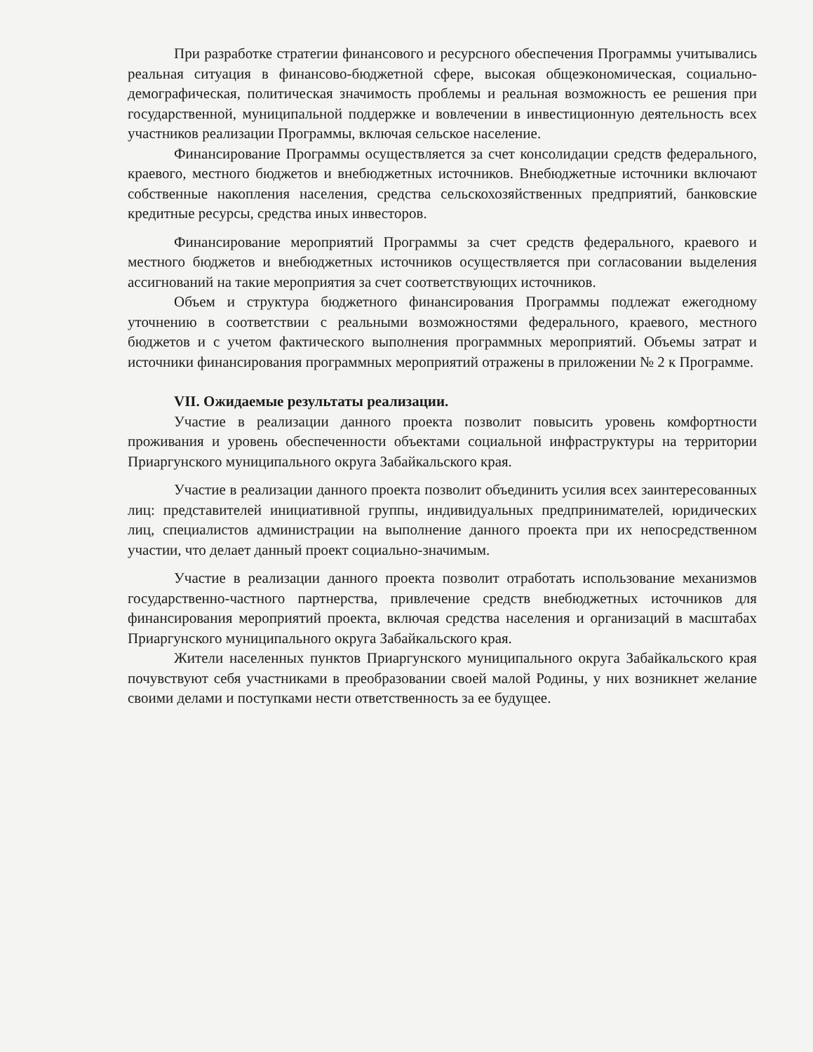При разработке стратегии финансового и ресурсного обеспечения Программы учитывались реальная ситуация в финансово-бюджетной сфере, высокая общеэкономическая, социально-демографическая, политическая значимость проблемы и реальная возможность ее решения при государственной, муниципальной поддержке и вовлечении в инвестиционную деятельность всех участников реализации Программы, включая сельское население.
Финансирование Программы осуществляется за счет консолидации средств федерального, краевого, местного бюджетов и внебюджетных источников. Внебюджетные источники включают собственные накопления населения, средства сельскохозяйственных предприятий, банковские кредитные ресурсы, средства иных инвесторов.
Финансирование мероприятий Программы за счет средств федерального, краевого и местного бюджетов и внебюджетных источников осуществляется при согласовании выделения ассигнований на такие мероприятия за счет соответствующих источников.
Объем и структура бюджетного финансирования Программы подлежат ежегодному уточнению в соответствии с реальными возможностями федерального, краевого, местного бюджетов и с учетом фактического выполнения программных мероприятий. Объемы затрат и источники финансирования программных мероприятий отражены в приложении № 2 к Программе.
VII. Ожидаемые результаты реализации.
Участие в реализации данного проекта позволит повысить уровень комфортности проживания и уровень обеспеченности объектами социальной инфраструктуры на территории Приаргунского муниципального округа Забайкальского края.
Участие в реализации данного проекта позволит объединить усилия всех заинтересованных лиц: представителей инициативной группы, индивидуальных предпринимателей, юридических лиц, специалистов администрации на выполнение данного проекта при их непосредственном участии, что делает данный проект социально-значимым.
Участие в реализации данного проекта позволит отработать использование механизмов государственно-частного партнерства, привлечение средств внебюджетных источников для финансирования мероприятий проекта, включая средства населения и организаций в масштабах Приаргунского муниципального округа Забайкальского края.
Жители населенных пунктов Приаргунского муниципального округа Забайкальского края почувствуют себя участниками в преобразовании своей малой Родины, у них возникнет желание своими делами и поступками нести ответственность за ее будущее.